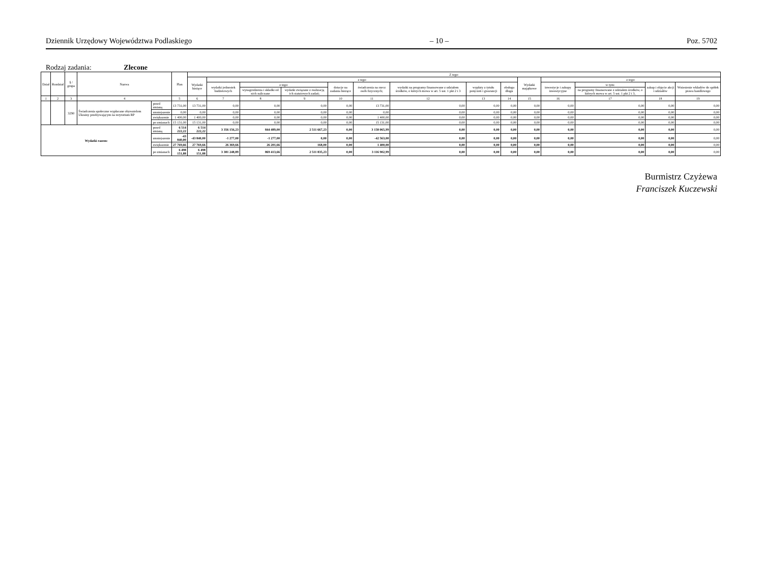Dziennik Urzędowy Województwa Podlaskiego – 10 – Poz. 5702
Rodzaj zadania: Zlecone
| Dział | Rozdział | § / grupa | Nazwa | | Plan | Z tego: | | | | | | | | | | | | | |
| --- | --- | --- | --- | --- | --- | --- | --- | --- | --- | --- | --- | --- | --- | --- | --- | --- | --- | --- | --- |
| | | | | | | Wydatki bieżące | z tego: | | | | | | | | Wydatki majątkowe | z tego: | | | |
| | | | | | | | wydatki jednostek budżetowych | z tego: | | dotacje na zadania bieżące | świadczenia na rzecz osób fizycznych; | wydatki na programy finansowane z udziałem środków, o których mowa w art. 5 ust. 1 pkt 2 i 3 | wypłaty z tytułu poręczeń i gwarancji | obsługa długu | | inwestycje i zakupy inwestycyjne | w tym: | zakup i objęcie akcji i udziałów | Wniesienie wkładów do spółek prawa handlowego |
| | | | | | | | | wynagrodzenia i składki od nich naliczane | wydatki związane z realizacją ich statutowych zadań; | | | | | | | | na programy finansowane z udziałem środków, o których mowa w art. 5 ust. 1 pkt 2 i 3, | | |
| 1 | 2 | 3 | 4 | | 5 | 6 | 7 | 8 | 9 | 10 | 11 | 12 | 13 | 14 | 15 | 16 | 17 | 18 | 19 |
| | | 3290 | Świadczenia społeczne wypłacane obywatelom Ukrainy przebywającym na terytorium RP | przed zmianą | 13 731,00 | 13 731,00 | 0,00 | 0,00 | 0,00 | 0,00 | 13 731,00 | 0,00 | 0,00 | 0,00 | 0,00 | 0,00 | 0,00 | 0,00 | 0,00 |
| | | | | zmniejszenie | 0,00 | 0,00 | 0,00 | 0,00 | 0,00 | 0,00 | 0,00 | 0,00 | 0,00 | 0,00 | 0,00 | 0,00 | 0,00 | 0,00 | 0,00 |
| | | | | zwiększenie | 1 400,00 | 1 400,00 | 0,00 | 0,00 | 0,00 | 0,00 | 1 400,00 | 0,00 | 0,00 | 0,00 | 0,00 | 0,00 | 0,00 | 0,00 | 0,00 |
| | | | | po zmianach | 15 131,00 | 15 131,00 | 0,00 | 0,00 | 0,00 | 0,00 | 15 131,00 | 0,00 | 0,00 | 0,00 | 0,00 | 0,00 | 0,00 | 0,00 | 0,00 |
| Wydatki razem: | | | | przed zmianą | 6 514 222,22 | 6 514 222,22 | 3 356 156,23 | 844 489,00 | 2 511 667,23 | 0,00 | 3 158 065,99 | 0,00 | 0,00 | 0,00 | 0,00 | 0,00 | 0,00 | 0,00 | 0,00 |
| | | | | zmniejszenie | -43 840,00 | -43 840,00 | -1 277,00 | -1 277,00 | 0,00 | 0,00 | -42 563,00 | 0,00 | 0,00 | 0,00 | 0,00 | 0,00 | 0,00 | 0,00 | 0,00 |
| | | | | zwiększenie | 27 769,66 | 27 769,66 | 26 369,66 | 26 201,66 | 168,00 | 0,00 | 1 400,00 | 0,00 | 0,00 | 0,00 | 0,00 | 0,00 | 0,00 | 0,00 | 0,00 |
| | | | | po zmianach | 6 498 151,88 | 6 498 151,88 | 3 381 248,89 | 869 413,66 | 2 511 835,23 | 0,00 | 3 116 902,99 | 0,00 | 0,00 | 0,00 | 0,00 | 0,00 | 0,00 | 0,00 | 0,00 |
Burmistrz Czyżewa
Franciszek Kuczewski